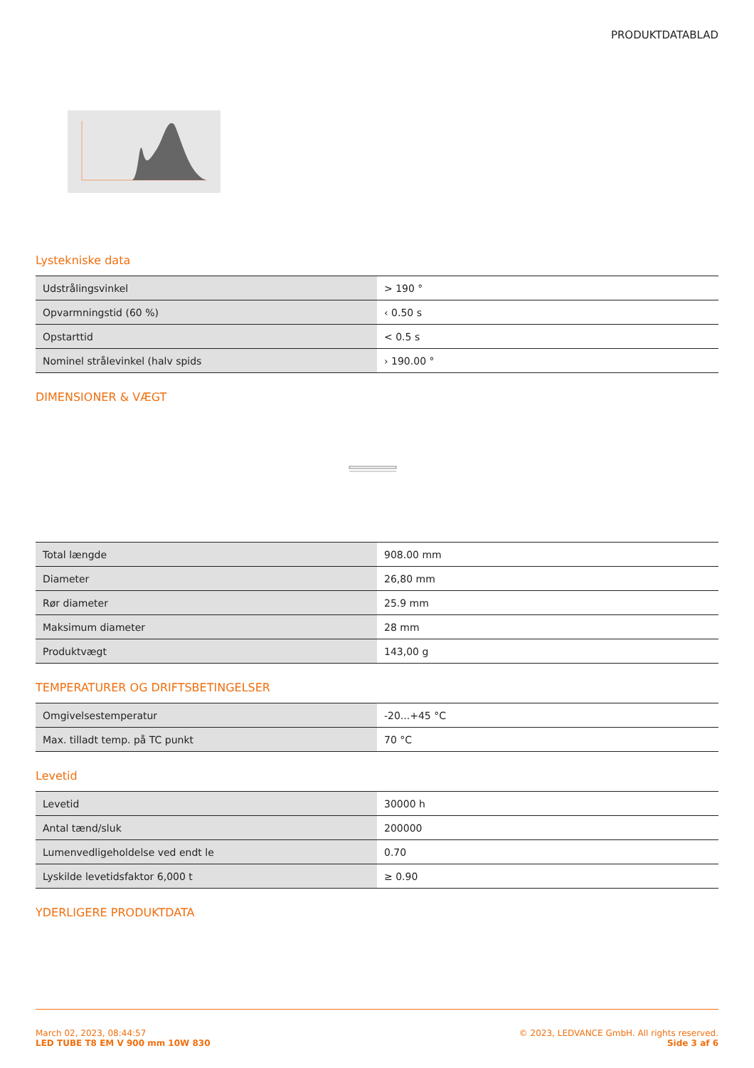PRODUKTDATABLAD
Lystekniske data
| Udstrålingsvinkel | > 190 ° |
| Opvarmningstid (60 %) | ‹ 0.50 s |
| Opstarttid | < 0.5 s |
| Nominel strålevinkel (halv spids | › 190.00 ° |
DIMENSIONER & VÆGT
| Total længde | 908.00 mm |
| Diameter | 26,80 mm |
| Rør diameter | 25.9 mm |
| Maksimum diameter | 28 mm |
| Produktvægt | 143,00 g |
TEMPERATURER OG DRIFTSBETINGELSER
| Omgivelsestemperatur | -20...+45 °C |
| Max. tilladt temp. på TC punkt | 70 °C |
Levetid
| Levetid | 30000 h |
| Antal tænd/sluk | 200000 |
| Lumenvedligeholdelse ved endt le | 0.70 |
| Lyskilde levetidsfaktor 6,000 t | ≥ 0.90 |
YDERLIGERE PRODUKTDATA
March 02, 2023, 08:44:57
LED TUBE T8 EM V 900 mm 10W 830
© 2023, LEDVANCE GmbH. All rights reserved.
Side 3 af 6